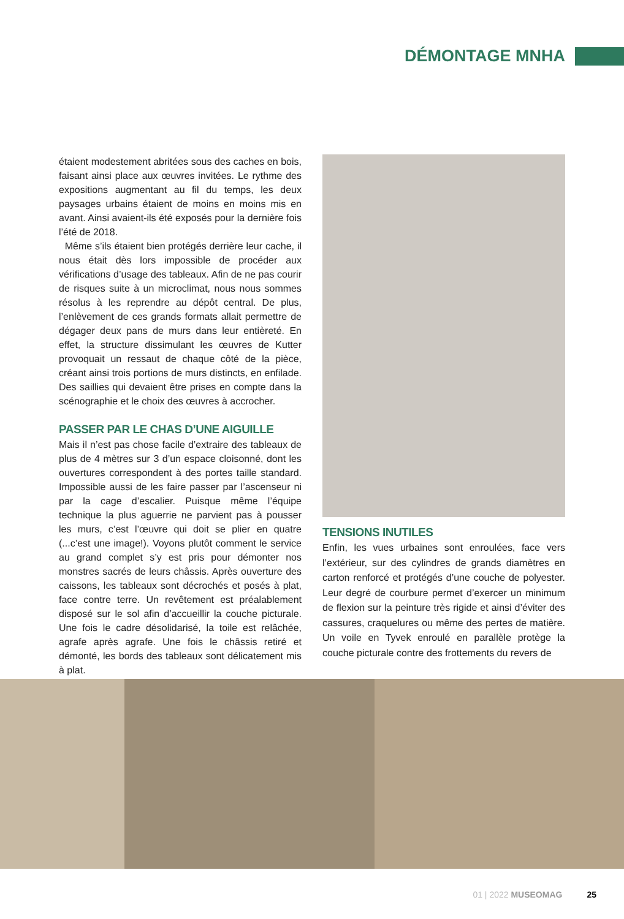DÉMONTAGE MNHA
étaient modestement abritées sous des caches en bois, faisant ainsi place aux œuvres invitées. Le rythme des expositions augmentant au fil du temps, les deux paysages urbains étaient de moins en moins mis en avant. Ainsi avaient-ils été exposés pour la dernière fois l’été de 2018.
Même s’ils étaient bien protégés derrière leur cache, il nous était dès lors impossible de procéder aux vérifications d’usage des tableaux. Afin de ne pas courir de risques suite à un microclimat, nous nous sommes résolus à les reprendre au dépôt central. De plus, l’enlèvement de ces grands formats allait permettre de dégager deux pans de murs dans leur entièreté. En effet, la structure dissimulant les œuvres de Kutter provoquait un ressaut de chaque côté de la pièce, créant ainsi trois portions de murs distincts, en enfilade. Des saillies qui devaient être prises en compte dans la scénographie et le choix des œuvres à accrocher.
PASSER PAR LE CHAS D’UNE AIGUILLE
Mais il n’est pas chose facile d’extraire des tableaux de plus de 4 mètres sur 3 d’un espace cloisonné, dont les ouvertures correspondent à des portes taille standard. Impossible aussi de les faire passer par l’ascenseur ni par la cage d’escalier. Puisque même l’équipe technique la plus aguerrie ne parvient pas à pousser les murs, c’est l’œuvre qui doit se plier en quatre (...c’est une image!). Voyons plutôt comment le service au grand complet s’y est pris pour démonter nos monstres sacrés de leurs châssis. Après ouverture des caissons, les tableaux sont décrochés et posés à plat, face contre terre. Un revêtement est préalablement disposé sur le sol afin d’accueillir la couche picturale. Une fois le cadre désolidarisé, la toile est relâchée, agrafe après agrafe. Une fois le châssis retiré et démonté, les bords des tableaux sont délicatement mis à plat.
TENSIONS INUTILES
Enfin, les vues urbaines sont enroulées, face vers l’extérieur, sur des cylindres de grands diamètres en carton renforcé et protégés d’une couche de polyester. Leur degré de courbure permet d’exercer un minimum de flexion sur la peinture très rigide et ainsi d’éviter des cassures, craquelures ou même des pertes de matière. Un voile en Tyvek enroulé en parallèle protège la couche picturale contre des frottements du revers de
01 | 2022 MUSEOMAG 25